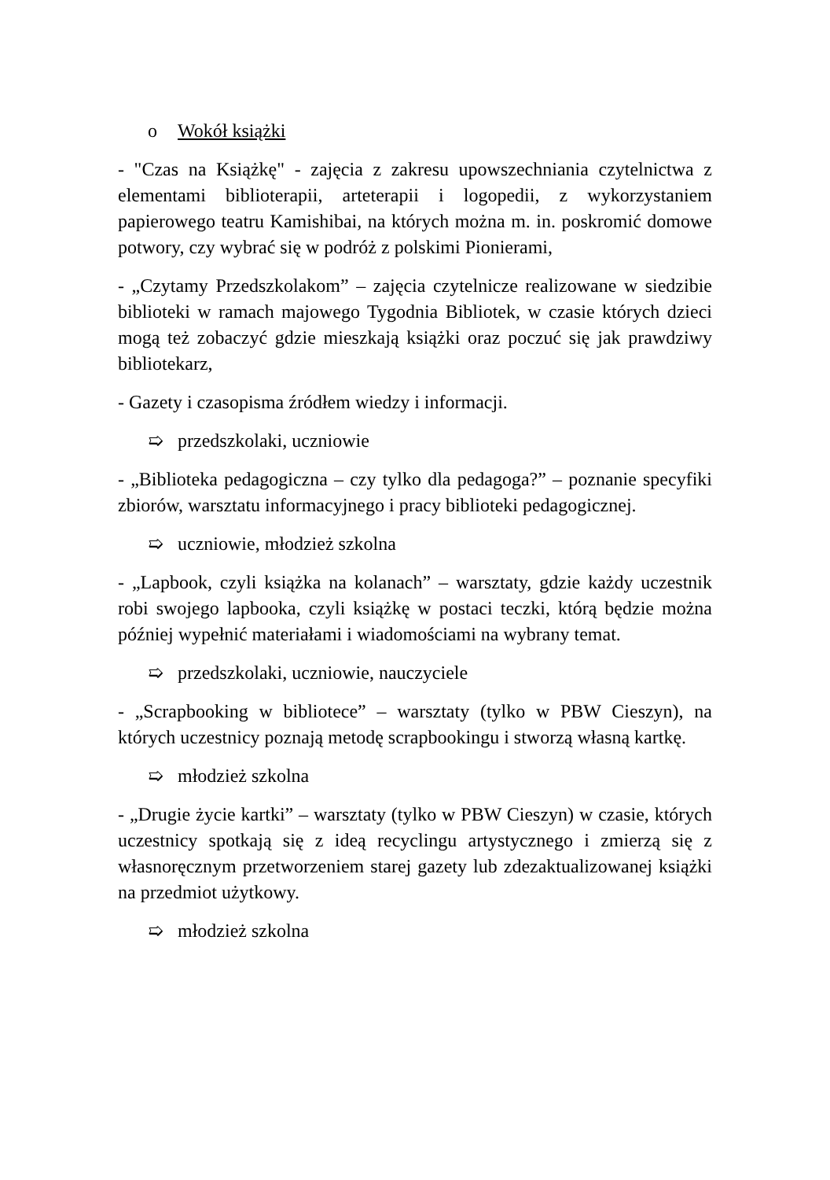o Wokół książki
- "Czas na Książkę" - zajęcia z zakresu upowszechniania czytelnictwa z elementami biblioterapii, arteterapii i logopedii, z wykorzystaniem papierowego teatru Kamishibai, na których można m. in. poskromić domowe potwory, czy wybrać się w podróż z polskimi Pionierami,
- „Czytamy Przedszkolakom” – zajęcia czytelnicze realizowane w siedzibie biblioteki w ramach majowego Tygodnia Bibliotek, w czasie których dzieci mogą też zobaczyć gdzie mieszkają książki oraz poczuć się jak prawdziwy bibliotekarz,
- Gazety i czasopisma źródłem wiedzy i informacji.
➯ przedszkolaki, uczniowie
- „Biblioteka pedagogiczna – czy tylko dla pedagoga?” – poznanie specyfiki zbiorów, warsztatu informacyjnego i pracy biblioteki pedagogicznej.
➯ uczniowie, młodzież szkolna
- „Lapbook, czyli książka na kolanach” – warsztaty, gdzie każdy uczestnik robi swojego lapbooka, czyli książkę w postaci teczki, którą będzie można później wypełnić materiałami i wiadomościami na wybrany temat.
➯ przedszkolaki, uczniowie, nauczyciele
- „Scrapbooking w bibliotece” – warsztaty (tylko w PBW Cieszyn), na których uczestnicy poznają metodę scrapbookingu i stworzą własną kartkę.
➯ młodzież szkolna
- „Drugie życie kartki” – warsztaty (tylko w PBW Cieszyn) w czasie, których uczestnicy spotkają się z ideą recyclingu artystycznego i zmierzą się z własnoręcznym przetworzeniem starej gazety lub zdezaktualizowanej książki na przedmiot użytkowy.
➯ młodzież szkolna